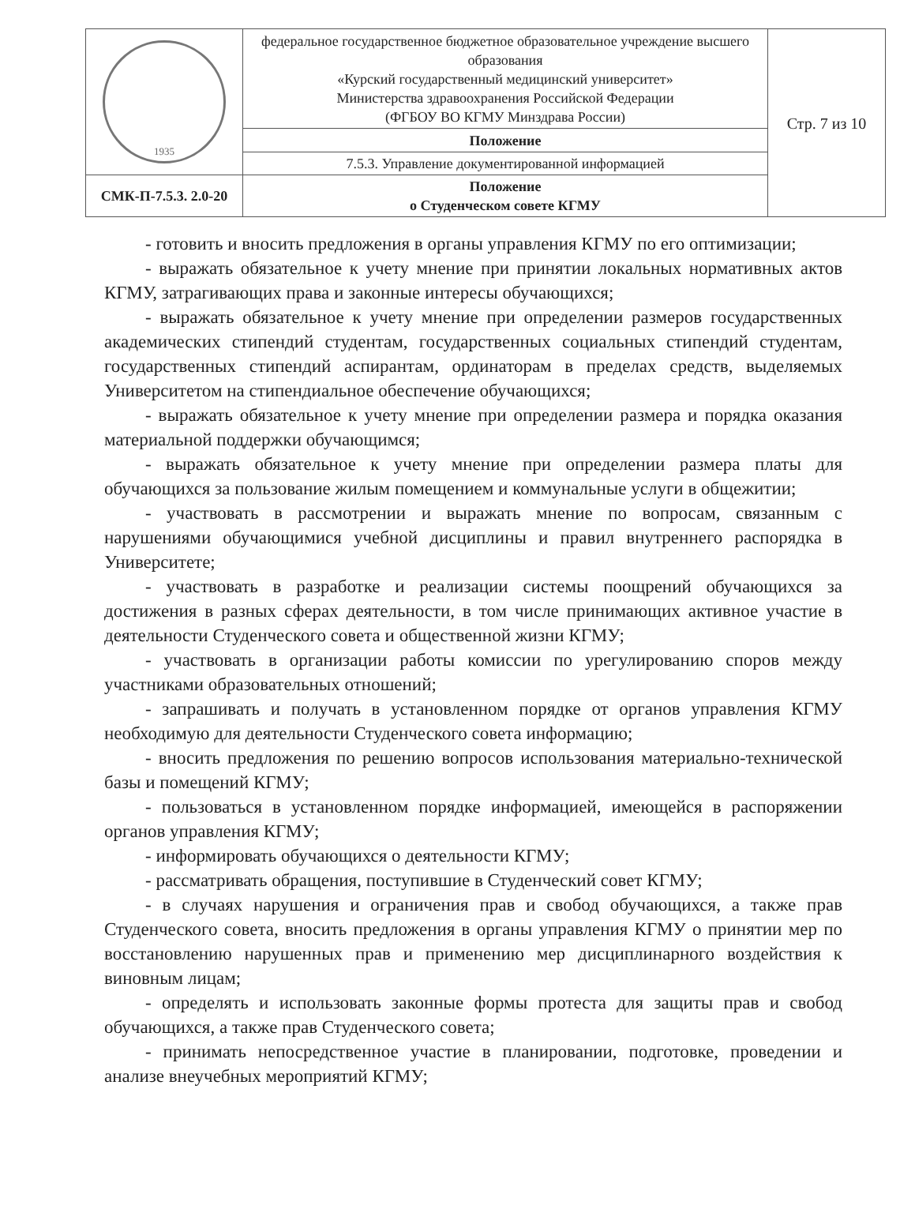| 1935 | федеральное государственное бюджетное образовательное учреждение высшего образования «Курский государственный медицинский университет» Министерства здравоохранения Российской Федерации (ФГБОУ ВО КГМУ Минздрава России) | Стр. 7 из 10 |
| | Положение | |
| | 7.5.3. Управление документированной информацией | |
| СМК-П-7.5.3. 2.0-20 | Положение о Студенческом совете КГМУ | |
- готовить и вносить предложения в органы управления КГМУ по его оптимизации;
- выражать обязательное к учету мнение при принятии локальных нормативных актов КГМУ, затрагивающих права и законные интересы обучающихся;
- выражать обязательное к учету мнение при определении размеров государственных академических стипендий студентам, государственных социальных стипендий студентам, государственных стипендий аспирантам, ординаторам в пределах средств, выделяемых Университетом на стипендиальное обеспечение обучающихся;
- выражать обязательное к учету мнение при определении размера и порядка оказания материальной поддержки обучающимся;
- выражать обязательное к учету мнение при определении размера платы для обучающихся за пользование жилым помещением и коммунальные услуги в общежитии;
- участвовать в рассмотрении и выражать мнение по вопросам, связанным с нарушениями обучающимися учебной дисциплины и правил внутреннего распорядка в Университете;
- участвовать в разработке и реализации системы поощрений обучающихся за достижения в разных сферах деятельности, в том числе принимающих активное участие в деятельности Студенческого совета и общественной жизни КГМУ;
- участвовать в организации работы комиссии по урегулированию споров между участниками образовательных отношений;
- запрашивать и получать в установленном порядке от органов управления КГМУ необходимую для деятельности Студенческого совета информацию;
- вносить предложения по решению вопросов использования материально-технической базы и помещений КГМУ;
- пользоваться в установленном порядке информацией, имеющейся в распоряжении органов управления КГМУ;
- информировать обучающихся о деятельности КГМУ;
- рассматривать обращения, поступившие в Студенческий совет КГМУ;
- в случаях нарушения и ограничения прав и свобод обучающихся, а также прав Студенческого совета, вносить предложения в органы управления КГМУ о принятии мер по восстановлению нарушенных прав и применению мер дисциплинарного воздействия к виновным лицам;
- определять и использовать законные формы протеста для защиты прав и свобод обучающихся, а также прав Студенческого совета;
- принимать непосредственное участие в планировании, подготовке, проведении и анализе внеучебных мероприятий КГМУ;